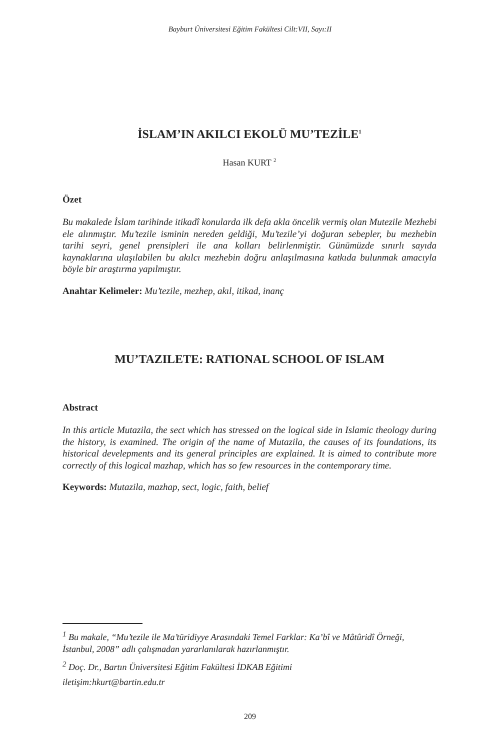Bayburt Üniversitesi Eğitim Fakültesi Cilt:VII, Sayı:II
İSLAM’IN AKILCI EKOLÜ MU’TEZİLE<sup>1</sup>
Hasan KURT <sup>2</sup>
Özet
Bu makalede İslam tarihinde itikadî konularda ilk defa akla öncelik vermiş olan Mutezile Mezhebi ele alınmıştır. Mu’tezile isminin nereden geldiği, Mu’tezile’yi doğuran sebepler, bu mezhebin tarihi seyri, genel prensipleri ile ana kolları belirlenmiştir. Günümüzde sınırlı sayıda kaynaklarına ulaşılabilen bu akılcı mezhebin doğru anlaşılmasına katkıda bulunmak amacıyla böyle bir araştırma yapılmıştır.
Anahtar Kelimeler: Mu’tezile, mezhep, akıl, itikad, inanç
MU’TAZILETE: RATIONAL SCHOOL OF ISLAM
Abstract
In this article Mutazila, the sect which has stressed on the logical side in Islamic theology during the history, is examined. The origin of the name of Mutazila, the causes of its foundations, its historical develepments and its general principles are explained. It is aimed to contribute more correctly of this logical mazhap, which has so few resources in the contemporary time.
Keywords: Mutazila, mazhap, sect, logic, faith, belief
<sup>1</sup> Bu makale, “Mu’tezile ile Ma’türidiyye Arasındaki Temel Farklar: Ka’bî ve Mâtûridî Örneği, İstanbul, 2008” adlı çalışmadan yararlanılarak hazırlanmıştır.
<sup>2</sup> Doç. Dr., Bartın Üniversitesi Eğitim Fakültesi İDKAB Eğitimi
iletişim:hkurt@bartin.edu.tr
209